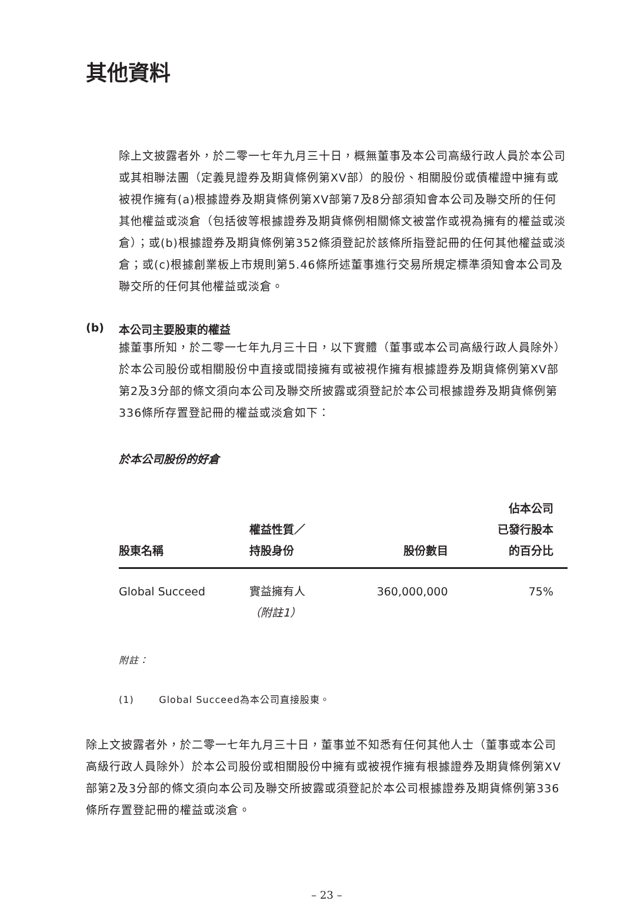其他資料
除上文披露者外，於二零一七年九月三十日，概無董事及本公司高級行政人員於本公司或其相聯法團（定義見證券及期貨條例第XV部）的股份、相關股份或債權證中擁有或被視作擁有(a)根據證券及期貨條例第XV部第7及8分部須知會本公司及聯交所的任何其他權益或淡倉（包括彼等根據證券及期貨條例相關條文被當作或視為擁有的權益或淡倉）；或(b)根據證券及期貨條例第352條須登記於該條所指登記冊的任何其他權益或淡倉；或(c)根據創業板上市規則第5.46條所述董事進行交易所規定標準須知會本公司及聯交所的任何其他權益或淡倉。
(b) 本公司主要股東的權益
據董事所知，於二零一七年九月三十日，以下實體（董事或本公司高級行政人員除外）於本公司股份或相關股份中直接或間接擁有或被視作擁有根據證券及期貨條例第XV部第2及3分部的條文須向本公司及聯交所披露或須登記於本公司根據證券及期貨條例第336條所存置登記冊的權益或淡倉如下：
於本公司股份的好倉
| 股東名稱 | 權益性質／ 持股身份 | 股份數目 | 佔本公司 已發行股本 的百分比 |
| --- | --- | --- | --- |
| Global Succeed | 實益擁有人 （附註1） | 360,000,000 | 75% |
附註：
(1) Global Succeed為本公司直接股東。
除上文披露者外，於二零一七年九月三十日，董事並不知悉有任何其他人士（董事或本公司高級行政人員除外）於本公司股份或相關股份中擁有或被視作擁有根據證券及期貨條例第XV部第2及3分部的條文須向本公司及聯交所披露或須登記於本公司根據證券及期貨條例第336條所存置登記冊的權益或淡倉。
– 23 –